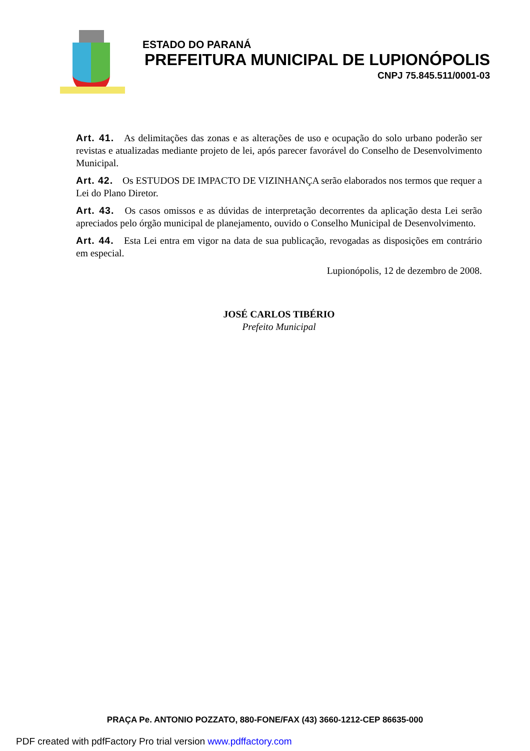ESTADO DO PARANÁ
PREFEITURA MUNICIPAL DE LUPIONÓPOLIS
CNPJ 75.845.511/0001-03
Art. 41. As delimitações das zonas e as alterações de uso e ocupação do solo urbano poderão ser revistas e atualizadas mediante projeto de lei, após parecer favorável do Conselho de Desenvolvimento Municipal.
Art. 42. Os ESTUDOS DE IMPACTO DE VIZINHANÇA serão elaborados nos termos que requer a Lei do Plano Diretor.
Art. 43. Os casos omissos e as dúvidas de interpretação decorrentes da aplicação desta Lei serão apreciados pelo órgão municipal de planejamento, ouvido o Conselho Municipal de Desenvolvimento.
Art. 44. Esta Lei entra em vigor na data de sua publicação, revogadas as disposições em contrário em especial.
Lupionópolis, 12 de dezembro de 2008.
JOSÉ CARLOS TIBÉRIO
Prefeito Municipal
PRAÇA Pe. ANTONIO POZZATO, 880-FONE/FAX (43) 3660-1212-CEP 86635-000
PDF created with pdfFactory Pro trial version www.pdffactory.com